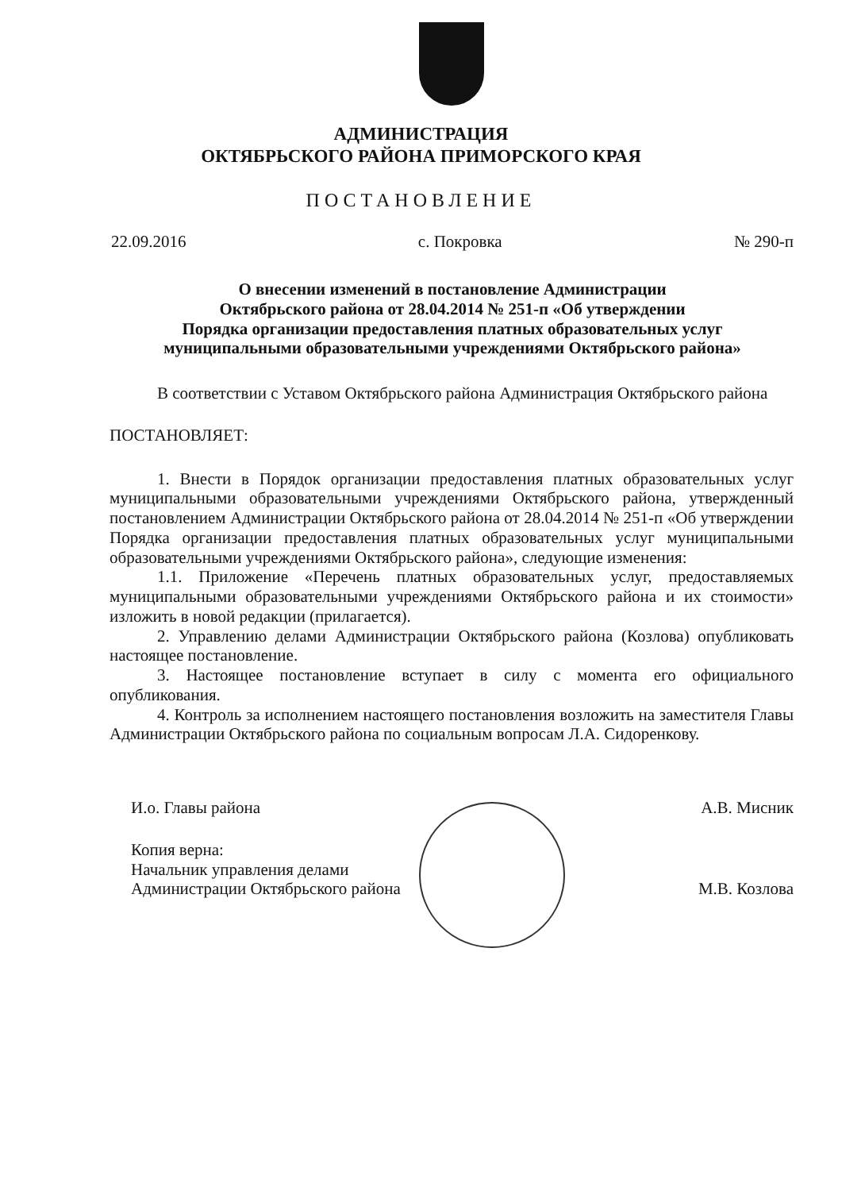АДМИНИСТРАЦИЯ
ОКТЯБРЬСКОГО РАЙОНА ПРИМОРСКОГО КРАЯ
ПОСТАНОВЛЕНИЕ
22.09.2016 с. Покровка № 290-п
О внесении изменений в постановление Администрации
Октябрьского района от 28.04.2014 № 251-п «Об утверждении
Порядка организации предоставления платных образовательных услуг
муниципальными образовательными учреждениями Октябрьского района»
В соответствии с Уставом Октябрьского района Администрация Октябрьского района
ПОСТАНОВЛЯЕТ:
1. Внести в Порядок организации предоставления платных образовательных услуг муниципальными образовательными учреждениями Октябрьского района, утвержденный постановлением Администрации Октябрьского района от 28.04.2014 № 251-п «Об утверждении Порядка организации предоставления платных образовательных услуг муниципальными образовательными учреждениями Октябрьского района», следующие изменения:
1.1. Приложение «Перечень платных образовательных услуг, предоставляемых муниципальными образовательными учреждениями Октябрьского района и их стоимости» изложить в новой редакции (прилагается).
2. Управлению делами Администрации Октябрьского района (Козлова) опубликовать настоящее постановление.
3. Настоящее постановление вступает в силу с момента его официального опубликования.
4. Контроль за исполнением настоящего постановления возложить на заместителя Главы Администрации Октябрьского района по социальным вопросам Л.А. Сидоренкову.
И.о. Главы района А.В. Мисник
Копия верна:
Начальник управления делами
Администрации Октябрьского района М.В. Козлова